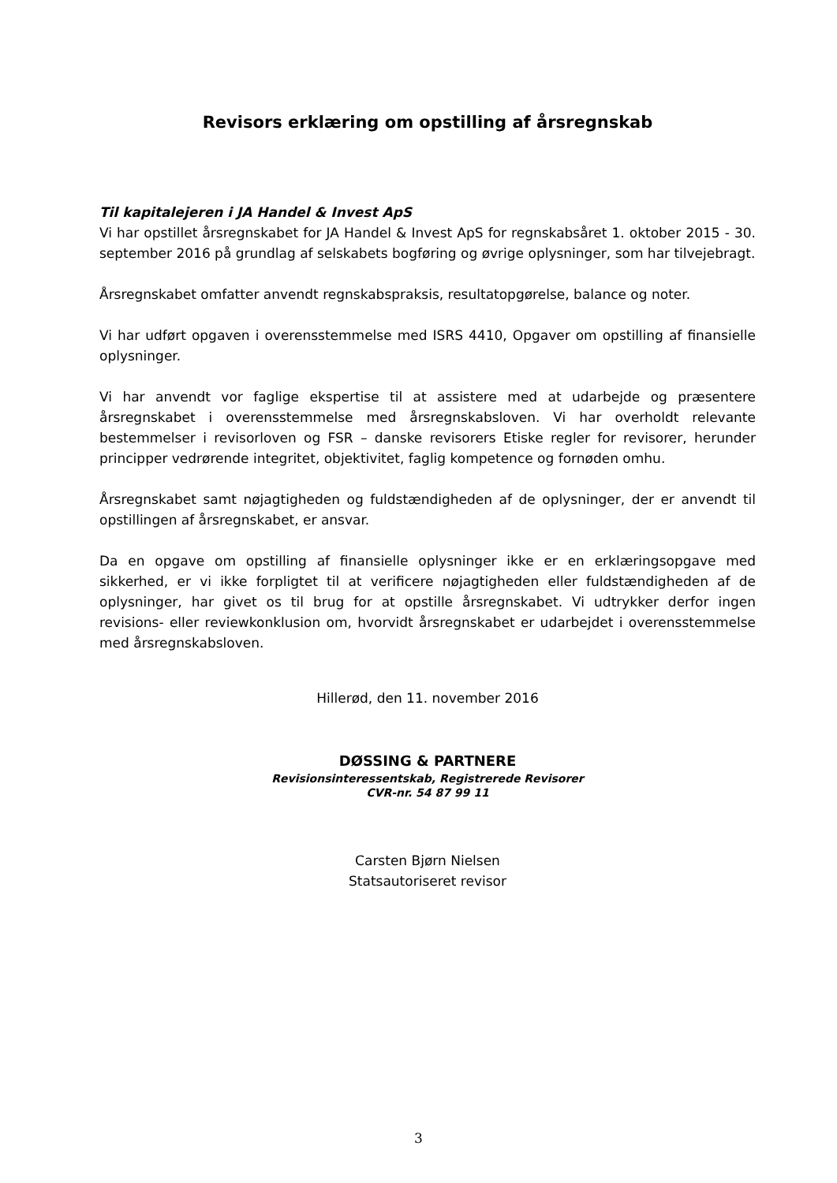Revisors erklæring om opstilling af årsregnskab
Til kapitalejeren i JA Handel & Invest ApS
Vi har opstillet årsregnskabet for JA Handel & Invest ApS for regnskabsåret 1. oktober 2015 - 30. september 2016 på grundlag af selskabets bogføring og øvrige oplysninger, som har tilvejebragt.
Årsregnskabet omfatter anvendt regnskabspraksis, resultatopgørelse, balance og noter.
Vi har udført opgaven i overensstemmelse med ISRS 4410, Opgaver om opstilling af finansielle oplysninger.
Vi har anvendt vor faglige ekspertise til at assistere med at udarbejde og præsentere årsregnskabet i overensstemmelse med årsregnskabsloven. Vi har overholdt relevante bestemmelser i revisorloven og FSR – danske revisorers Etiske regler for revisorer, herunder principper vedrørende integritet, objektivitet, faglig kompetence og fornøden omhu.
Årsregnskabet samt nøjagtigheden og fuldstændigheden af de oplysninger, der er anvendt til opstillingen af årsregnskabet, er ansvar.
Da en opgave om opstilling af finansielle oplysninger ikke er en erklæringsopgave med sikkerhed, er vi ikke forpligtet til at verificere nøjagtigheden eller fuldstændigheden af de oplysninger, har givet os til brug for at opstille årsregnskabet. Vi udtrykker derfor ingen revisions- eller reviewkonklusion om, hvorvidt årsregnskabet er udarbejdet i overensstemmelse med årsregnskabsloven.
Hillerød, den 11. november 2016
DØSSING & PARTNERE
Revisionsinteressentskab, Registrerede Revisorer
CVR-nr. 54 87 99 11
Carsten Bjørn Nielsen
Statsautoriseret revisor
3